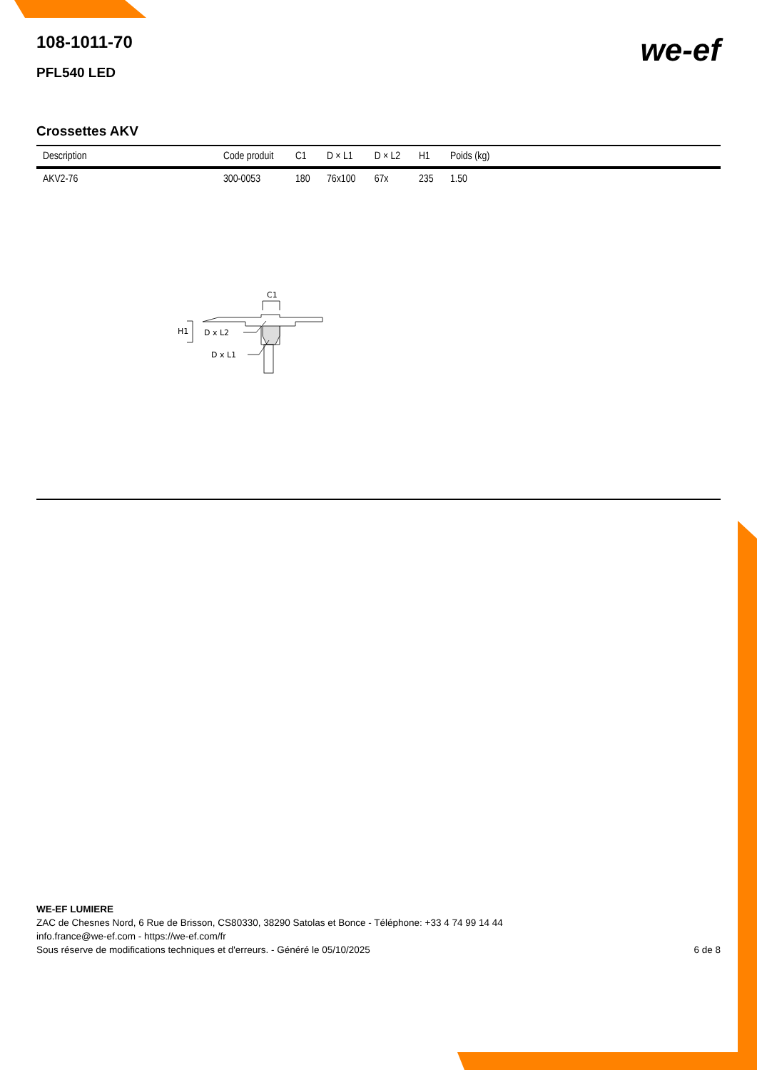we-ef
108-1011-70
PFL540 LED
Crossettes AKV
| Description | Code produit | C1 | D × L1 | D × L2 | H1 | Poids (kg) |
| --- | --- | --- | --- | --- | --- | --- |
| AKV2-76 | 300-0053 | 180 | 76x100 | 67x | 235 | 1.50 |
C1
H1
D x L2
D x L1
WE-EF LUMIERE
ZAC de Chesnes Nord, 6 Rue de Brisson, CS80330, 38290 Satolas et Bonce - Téléphone: +33 4 74 99 14 44
info.france@we-ef.com - https://we-ef.com/fr
Sous réserve de modifications techniques et d'erreurs. - Généré le 05/10/2025 6 de 8